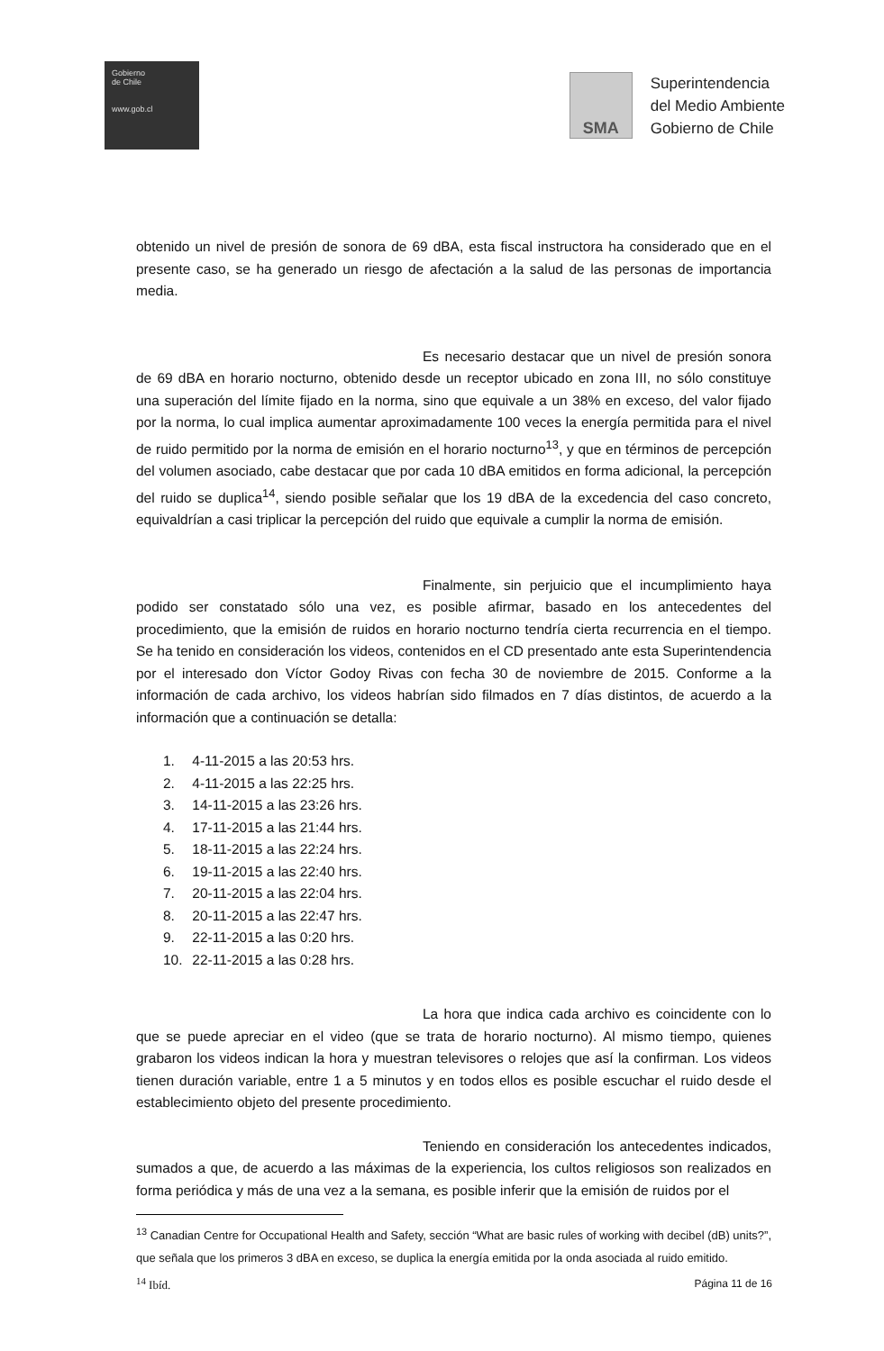Gobierno
de Chile
www.gob.cl
SMA
Superintendencia
del Medio Ambiente
Gobierno de Chile
obtenido un nivel de presión de sonora de 69 dBA, esta fiscal instructora ha considerado que en el presente caso, se ha generado un riesgo de afectación a la salud de las personas de importancia media.
Es necesario destacar que un nivel de presión sonora de 69 dBA en horario nocturno, obtenido desde un receptor ubicado en zona III, no sólo constituye una superación del límite fijado en la norma, sino que equivale a un 38% en exceso, del valor fijado por la norma, lo cual implica aumentar aproximadamente 100 veces la energía permitida para el nivel de ruido permitido por la norma de emisión en el horario nocturno<sup>13</sup>, y que en términos de percepción del volumen asociado, cabe destacar que por cada 10 dBA emitidos en forma adicional, la percepción del ruido se duplica<sup>14</sup>, siendo posible señalar que los 19 dBA de la excedencia del caso concreto, equivaldrían a casi triplicar la percepción del ruido que equivale a cumplir la norma de emisión.
Finalmente, sin perjuicio que el incumplimiento haya podido ser constatado sólo una vez, es posible afirmar, basado en los antecedentes del procedimiento, que la emisión de ruidos en horario nocturno tendría cierta recurrencia en el tiempo. Se ha tenido en consideración los videos, contenidos en el CD presentado ante esta Superintendencia por el interesado don Víctor Godoy Rivas con fecha 30 de noviembre de 2015. Conforme a la información de cada archivo, los videos habrían sido filmados en 7 días distintos, de acuerdo a la información que a continuación se detalla:
1. 4-11-2015 a las 20:53 hrs.
2. 4-11-2015 a las 22:25 hrs.
3. 14-11-2015 a las 23:26 hrs.
4. 17-11-2015 a las 21:44 hrs.
5. 18-11-2015 a las 22:24 hrs.
6. 19-11-2015 a las 22:40 hrs.
7. 20-11-2015 a las 22:04 hrs.
8. 20-11-2015 a las 22:47 hrs.
9. 22-11-2015 a las 0:20 hrs.
10. 22-11-2015 a las 0:28 hrs.
La hora que indica cada archivo es coincidente con lo que se puede apreciar en el video (que se trata de horario nocturno). Al mismo tiempo, quienes grabaron los videos indican la hora y muestran televisores o relojes que así la confirman. Los videos tienen duración variable, entre 1 a 5 minutos y en todos ellos es posible escuchar el ruido desde el establecimiento objeto del presente procedimiento.
Teniendo en consideración los antecedentes indicados, sumados a que, de acuerdo a las máximas de la experiencia, los cultos religiosos son realizados en forma periódica y más de una vez a la semana, es posible inferir que la emisión de ruidos por el
<sup>13</sup> Canadian Centre for Occupational Health and Safety, sección “What are basic rules of working with decibel (dB) units?”, que señala que los primeros 3 dBA en exceso, se duplica la energía emitida por la onda asociada al ruido emitido.
<sup>14</sup> Ibíd.
Página 11 de 16